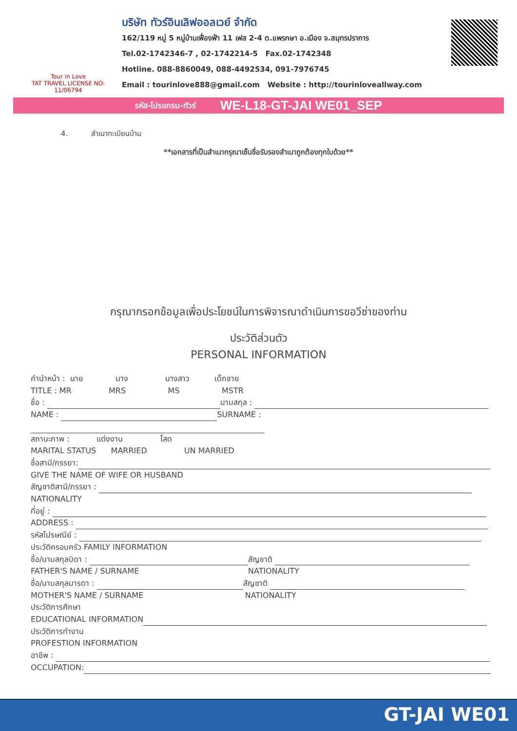Tour in Love
TAT TRAVEL LICENSE NO: 11/06794
บริษัท ทัวร์อินเลิฟออลเวย์ จำกัด
162/119 หมู่ 5 หมู่บ้านเฟื่องฟ้า 11 เฟส 2-4 ต.แพรกษา อ.เมือง จ.สมุทรปราการ
Tel.02-1742346-7 , 02-1742214-5 Fax.02-1742348
Hotline. 088-8860049, 088-4492534, 091-7976745
Email : tourinlove888@gmail.com Website : http://tourinloveallway.com
รหัส-โปรแกรม-ทัวร์ WE-L18-GT-JAI WE01_SEP
4. สำเนาทะเบียนบ้าน
**เอกสารที่เป็นสำเนากรุณาเซ็นชื่อรับรองสำเนาถูกต้องทุกใบด้วย**
กรุณากรอกข้อมูลเพื่อประโยชน์ในการพิจารณาดำเนินการขอวีซ่าของท่าน
ประวัติส่วนตัว
PERSONAL INFORMATION
คำนำหน้า : นาย นาง นางสาว เด็กชาย
TITLE : MR MRS MS MSTR
ชื่อ : นามสกุล :
NAME : SURNAME :
สถานะภาพ : แต่งงาน โสด
MARITAL STATUS MARRIED UN MARRIED
ชื่อสามี/ภรรยา:
GIVE THE NAME OF WIFE OR HUSBAND
สัญชาติสามี/ภรรยา :
NATIONALITY
ที่อยู่ :
ADDRESS :
รหัสไปรษณีย์ :
ประวัติครอบครัว FAMILY INFORMATION
ชื่อ/นามสกุลบิดา : สัญชาติ
FATHER'S NAME / SURNAME NATIONALITY
ชื่อ/นามสกุลมารดา : สัญชาติ
MOTHER'S NAME / SURNAME NATIONALITY
ประวัติการศึกษา
EDUCATIONAL INFORMATION
ประวัติการทำงาน
PROFESTION INFORMATION
อาชีพ :
OCCUPATION:
GT-JAI WE01